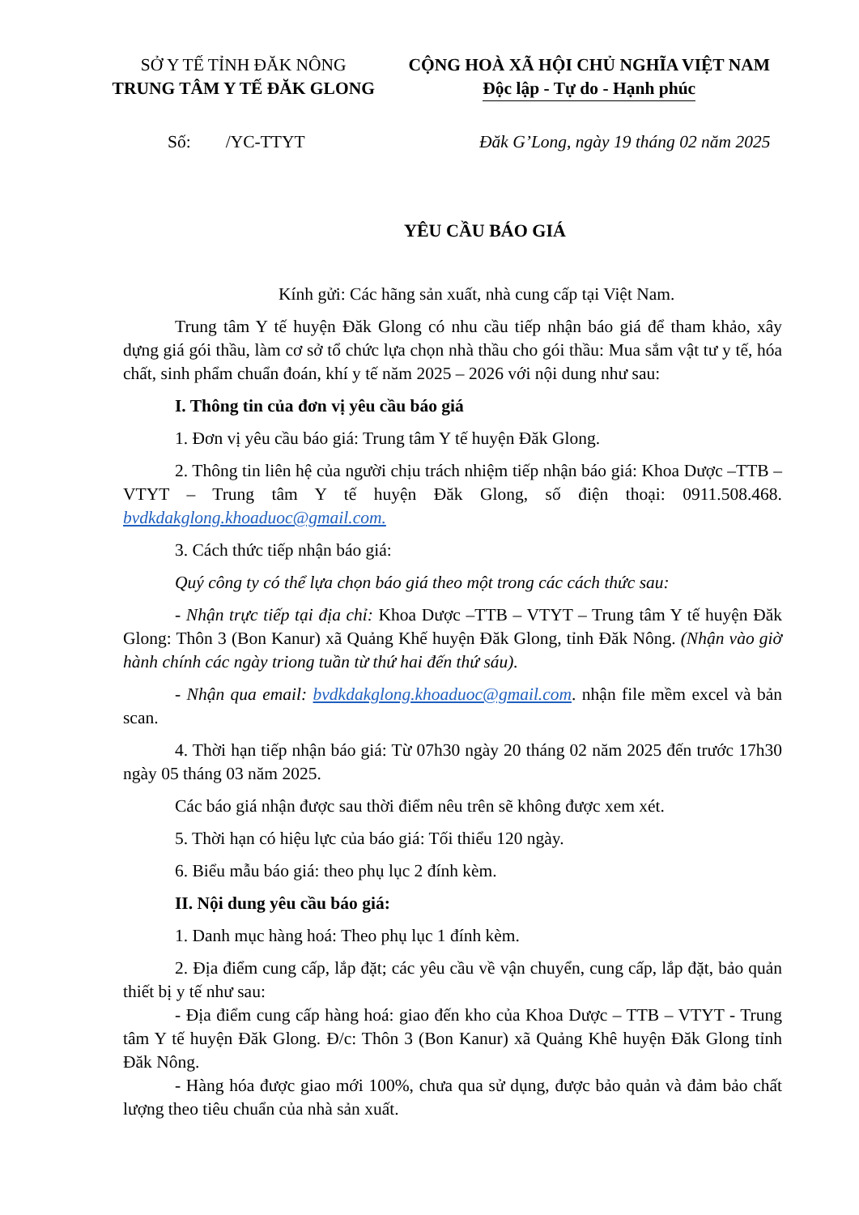SỞ Y TẾ TỈNH ĐĂK NÔNG
TRUNG TÂM Y TẾ ĐĂK GLONG
CỘNG HOÀ XÃ HỘI CHỦ NGHĨA VIỆT NAM
Độc lập - Tự do - Hạnh phúc
Số: /YC-TTYT Đăk G’Long, ngày 19 tháng 02 năm 2025
YÊU CẦU BÁO GIÁ
Kính gửi: Các hãng sản xuất, nhà cung cấp tại Việt Nam.
Trung tâm Y tế huyện Đăk Glong có nhu cầu tiếp nhận báo giá để tham khảo, xây dựng giá gói thầu, làm cơ sở tổ chức lựa chọn nhà thầu cho gói thầu: Mua sắm vật tư y tế, hóa chất, sinh phẩm chuẩn đoán, khí y tế năm 2025 – 2026 với nội dung như sau:
I. Thông tin của đơn vị yêu cầu báo giá
1. Đơn vị yêu cầu báo giá: Trung tâm Y tế huyện Đăk Glong.
2. Thông tin liên hệ của người chịu trách nhiệm tiếp nhận báo giá: Khoa Dược –TTB – VTYT – Trung tâm Y tế huyện Đăk Glong, số điện thoại: 0911.508.468. bvdkdakglong.khoaduoc@gmail.com.
3. Cách thức tiếp nhận báo giá:
Quý công ty có thể lựa chọn báo giá theo một trong các cách thức sau:
- Nhận trực tiếp tại địa chỉ: Khoa Dược –TTB – VTYT – Trung tâm Y tế huyện Đăk Glong: Thôn 3 (Bon Kanur) xã Quảng Khế huyện Đăk Glong, tỉnh Đăk Nông. (Nhận vào giờ hành chính các ngày triong tuần từ thứ hai đến thứ sáu).
- Nhận qua email: bvdkdakglong.khoaduoc@gmail.com. nhận file mềm excel và bản scan.
4. Thời hạn tiếp nhận báo giá: Từ 07h30 ngày 20 tháng 02 năm 2025 đến trước 17h30 ngày 05 tháng 03 năm 2025.
Các báo giá nhận được sau thời điểm nêu trên sẽ không được xem xét.
5. Thời hạn có hiệu lực của báo giá: Tối thiểu 120 ngày.
6. Biểu mẫu báo giá: theo phụ lục 2 đính kèm.
II. Nội dung yêu cầu báo giá:
1. Danh mục hàng hoá: Theo phụ lục 1 đính kèm.
2. Địa điểm cung cấp, lắp đặt; các yêu cầu về vận chuyển, cung cấp, lắp đặt, bảo quản thiết bị y tế như sau:
- Địa điểm cung cấp hàng hoá: giao đến kho của Khoa Dược – TTB – VTYT - Trung tâm Y tế huyện Đăk Glong. Đ/c: Thôn 3 (Bon Kanur) xã Quảng Khê huyện Đăk Glong tỉnh Đăk Nông.
- Hàng hóa được giao mới 100%, chưa qua sử dụng, được bảo quản và đảm bảo chất lượng theo tiêu chuẩn của nhà sản xuất.